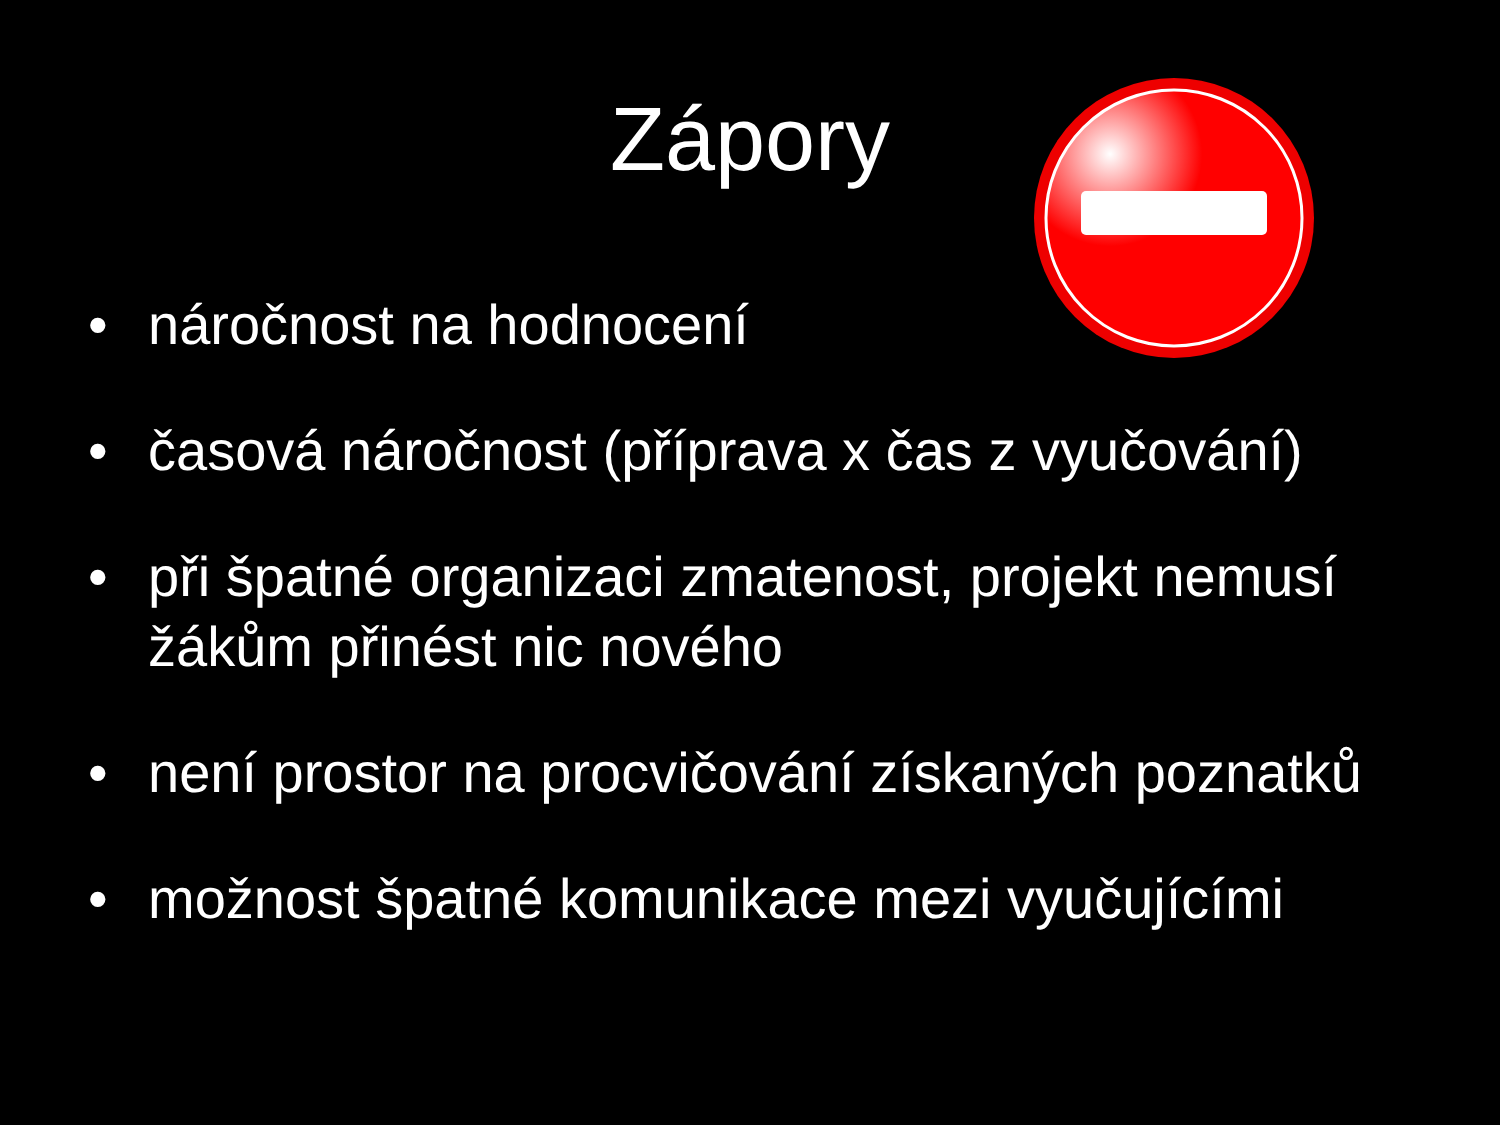Zápory
• náročnost na hodnocení
• časová náročnost (příprava x čas z vyučování)
• při špatné organizaci zmatenost, projekt nemusí žákům přinést nic nového
• není prostor na procvičování získaných poznatků
• možnost špatné komunikace mezi vyučujícími